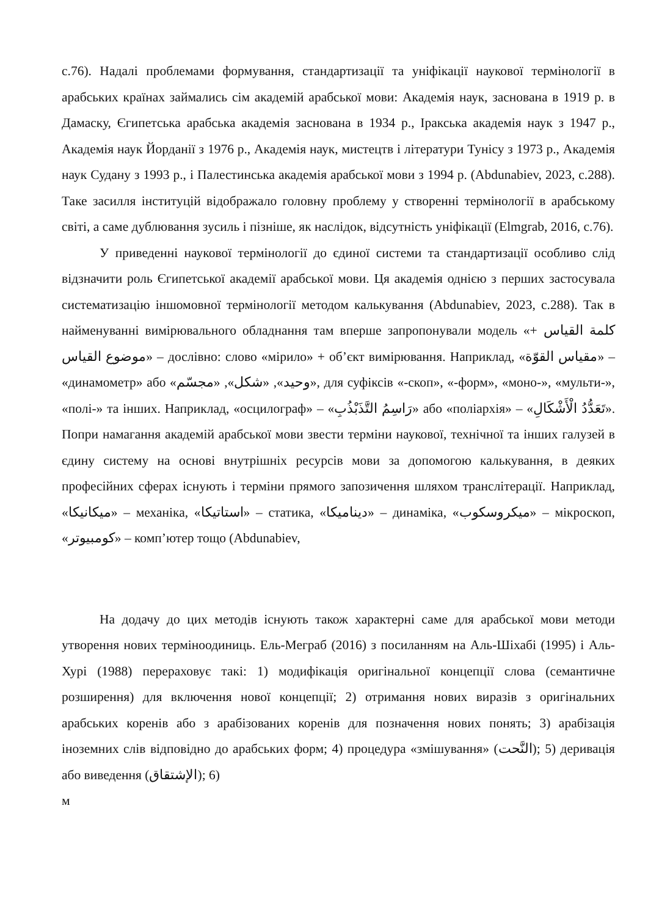с.76). Надалі проблемами формування, стандартизації та уніфікації наукової термінології в арабських країнах займались сім академій арабської мови: Академія наук, заснована в 1919 р. в Дамаску, Єгипетська арабська академія заснована в 1934 р., Іракська академія наук з 1947 р., Академія наук Йорданії з 1976 р., Академія наук, мистецтв і літератури Тунісу з 1973 р., Академія наук Судану з 1993 р., і Палестинська академія арабської мови з 1994 р. (Abdunabiev, 2023, с.288). Таке засилля інституцій відображало головну проблему у створенні термінології в арабському світі, а саме дублювання зусиль і пізніше, як наслідок, відсутність уніфікації (Elmgrab, 2016, с.76).
У приведенні наукової термінології до єдиної системи та стандартизації особливо слід відзначити роль Єгипетської академії арабської мови. Ця академія однією з перших застосувала систематизацію іншомовної термінології методом калькування (Abdunabiev, 2023, с.288). Так в найменуванні вимірювального обладнання там вперше запропонували модель «كلمة القياس + موضوع القياس» – дослівно: слово «мірило» + об’єкт вимірювання. Наприклад, «مقياس القوّة» – «динамометр» або «وحيد», «شكل», «مجسّم», для суфіксів «-скоп», «-форм», «моно-», «мульти-», «полі-» та інших. Наприклад, «осцилограф» – «رَاسِمُ التَّذَبْذُبِ» або «поліархія» – «تَعَدُّدُ الْأَشْكَالِ». Попри намагання академій арабської мови звести терміни наукової, технічної та інших галузей в єдину систему на основі внутрішніх ресурсів мови за допомогою калькування, в деяких професійних сферах існують і терміни прямого запозичення шляхом транслітерації. Наприклад, «ميكانيكا» – механіка, «استاتيكا» – статика, «ديناميكا» – динаміка, «ميكروسكوب» – мікроскоп, «كومبيوتر» – комп’ютер тощо (Abdunabiev,
На додачу до цих методів існують також характерні саме для арабської мови методи утворення нових терміноодиниць. Ель-Меграб (2016) з посиланням на Аль-Шіхабі (1995) і Аль-Хурі (1988) перераховує такі: 1) модифікація оригінальної концепції слова (семантичне розширення) для включення нової концепції; 2) отримання нових виразів з оригінальних арабських коренів або з арабізованих коренів для позначення нових понять; 3) арабізація іноземних слів відповідно до арабських форм; 4) процедура «змішування» (النَّحت); 5) деривація або виведення (الإشتقاق); 6)
м